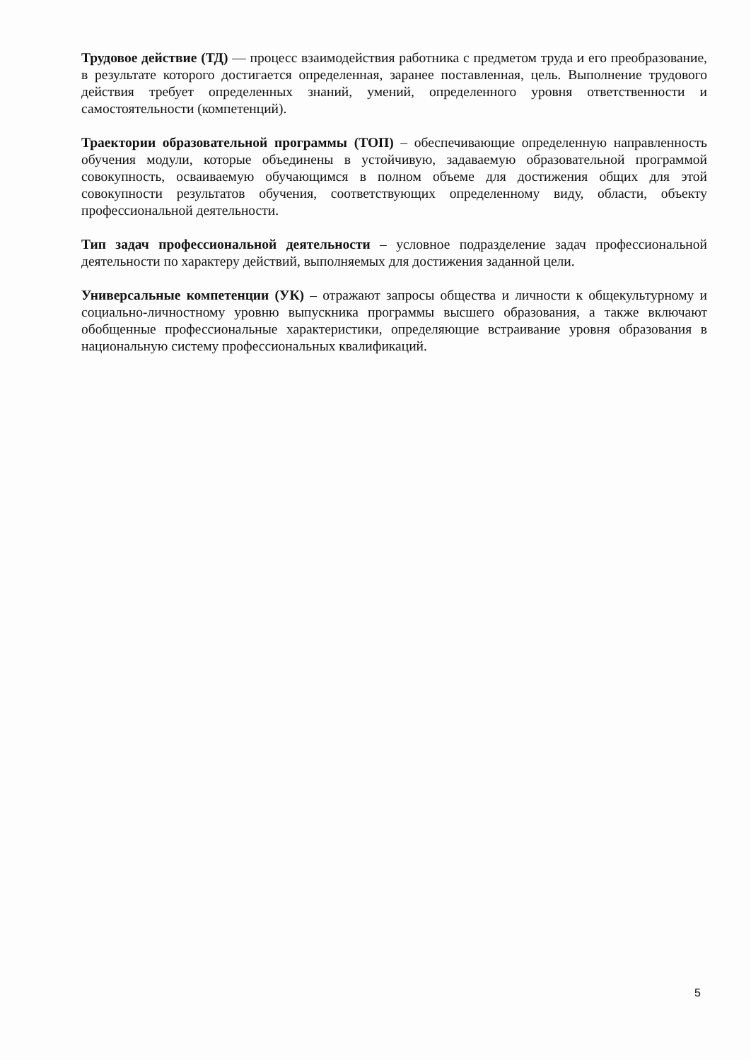Трудовое действие (ТД) — процесс взаимодействия работника с предметом труда и его преобразование, в результате которого достигается определенная, заранее поставленная, цель. Выполнение трудового действия требует определенных знаний, умений, определенного уровня ответственности и самостоятельности (компетенций).
Траектории образовательной программы (ТОП) – обеспечивающие определенную направленность обучения модули, которые объединены в устойчивую, задаваемую образовательной программой совокупность, осваиваемую обучающимся в полном объеме для достижения общих для этой совокупности результатов обучения, соответствующих определенному виду, области, объекту профессиональной деятельности.
Тип задач профессиональной деятельности – условное подразделение задач профессиональной деятельности по характеру действий, выполняемых для достижения заданной цели.
Универсальные компетенции (УК) – отражают запросы общества и личности к общекультурному и социально-личностному уровню выпускника программы высшего образования, а также включают обобщенные профессиональные характеристики, определяющие встраивание уровня образования в национальную систему профессиональных квалификаций.
5